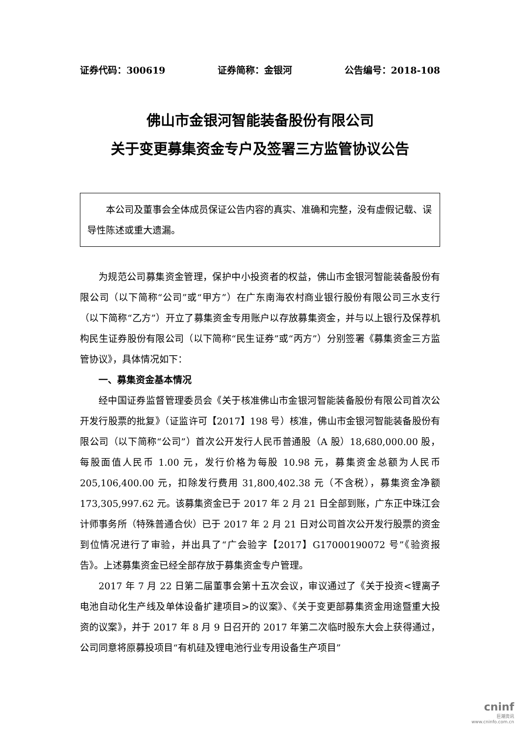证券代码：300619 证券简称：金银河 公告编号：2018-108
佛山市金银河智能装备股份有限公司
关于变更募集资金专户及签署三方监管协议公告
本公司及董事会全体成员保证公告内容的真实、准确和完整，没有虚假记载、误导性陈述或重大遗漏。
为规范公司募集资金管理，保护中小投资者的权益，佛山市金银河智能装备股份有限公司（以下简称“公司”或“甲方”）在广东南海农村商业银行股份有限公司三水支行（以下简称“乙方”）开立了募集资金专用账户以存放募集资金，并与以上银行及保荐机构民生证券股份有限公司（以下简称“民生证券”或“丙方”）分别签署《募集资金三方监管协议》，具体情况如下：
一、募集资金基本情况
经中国证券监督管理委员会《关于核准佛山市金银河智能装备股份有限公司首次公开发行股票的批复》（证监许可【2017】198 号）核准，佛山市金银河智能装备股份有限公司（以下简称“公司”）首次公开发行人民币普通股（A 股）18,680,000.00 股，每股面值人民币 1.00 元，发行价格为每股 10.98 元，募集资金总额为人民币 205,106,400.00 元，扣除发行费用 31,800,402.38 元（不含税），募集资金净额 173,305,997.62 元。该募集资金已于 2017 年 2 月 21 日全部到账，广东正中珠江会计师事务所（特殊普通合伙）已于 2017 年 2 月 21 日对公司首次公开发行股票的资金到位情况进行了审验，并出具了“广会验字【2017】G17000190072 号”《验资报告》。上述募集资金已经全部存放于募集资金专户管理。
2017 年 7 月 22 日第二届董事会第十五次会议，审议通过了《关于投资<锂离子电池自动化生产线及单体设备扩建项目>的议案》、《关于变更部募集资金用途暨重大投资的议案》，并于 2017 年 8 月 9 日召开的 2017 年第二次临时股东大会上获得通过，公司同意将原募投项目“有机硅及锂电池行业专用设备生产项目”
cninf
巨潮资讯
www.cninfo.com.cn